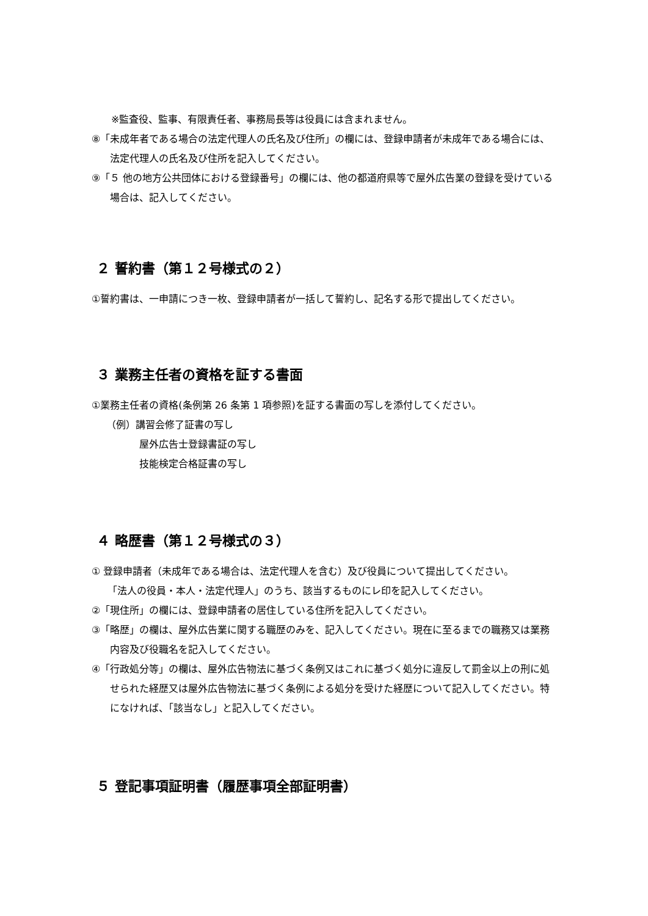※監査役、監事、有限責任者、事務局長等は役員には含まれません。
⑧「未成年者である場合の法定代理人の氏名及び住所」の欄には、登録申請者が未成年である場合には、法定代理人の氏名及び住所を記入してください。
⑨「５ 他の地方公共団体における登録番号」の欄には、他の都道府県等で屋外広告業の登録を受けている場合は、記入してください。
２ 誓約書（第１２号様式の２）
①誓約書は、一申請につき一枚、登録申請者が一括して誓約し、記名する形で提出してください。
３ 業務主任者の資格を証する書面
①業務主任者の資格(条例第 26 条第 1 項参照)を証する書面の写しを添付してください。
（例）講習会修了証書の写し
屋外広告士登録書証の写し
技能検定合格証書の写し
４ 略歴書（第１２号様式の３）
① 登録申請者（未成年である場合は、法定代理人を含む）及び役員について提出してください。
「法人の役員・本人・法定代理人」のうち、該当するものにレ印を記入してください。
②「現住所」の欄には、登録申請者の居住している住所を記入してください。
③「略歴」の欄は、屋外広告業に関する職歴のみを、記入してください。現在に至るまでの職務又は業務内容及び役職名を記入してください。
④「行政処分等」の欄は、屋外広告物法に基づく条例又はこれに基づく処分に違反して罰金以上の刑に処せられた経歴又は屋外広告物法に基づく条例による処分を受けた経歴について記入してください。特になければ、「該当なし」と記入してください。
５ 登記事項証明書（履歴事項全部証明書）